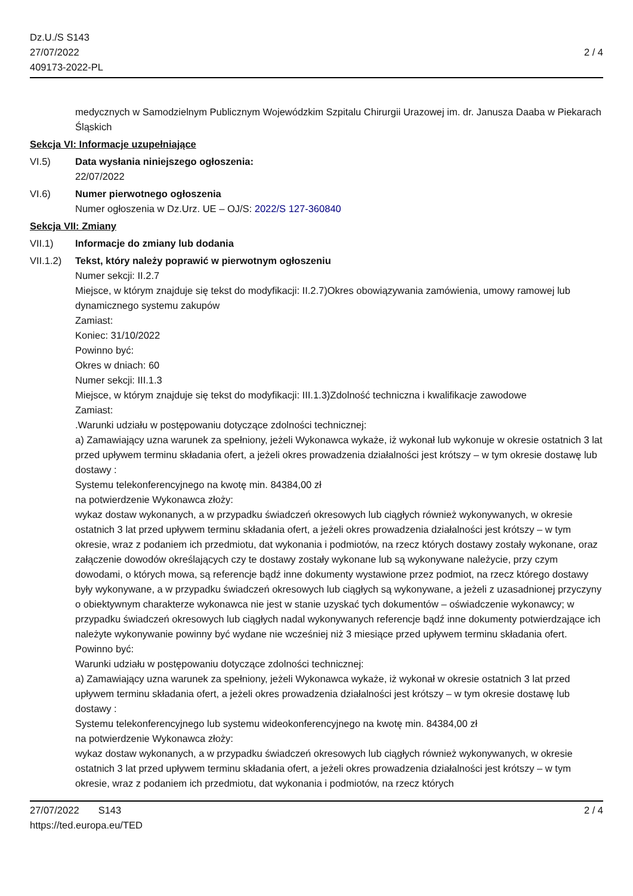Dz.U./S S143
27/07/2022
409173-2022-PL
2 / 4
medycznych w Samodzielnym Publicznym Wojewódzkim Szpitalu Chirurgii Urazowej im. dr. Janusza Daaba w Piekarach Śląskich
Sekcja VI: Informacje uzupełniające
VI.5) Data wysłania niniejszego ogłoszenia:
22/07/2022
VI.6) Numer pierwotnego ogłoszenia
Numer ogłoszenia w Dz.Urz. UE – OJ/S: 2022/S 127-360840
Sekcja VII: Zmiany
VII.1) Informacje do zmiany lub dodania
VII.1.2)
Tekst, który należy poprawić w pierwotnym ogłoszeniu
Numer sekcji: II.2.7
Miejsce, w którym znajduje się tekst do modyfikacji: II.2.7)Okres obowiązywania zamówienia, umowy ramowej lub dynamicznego systemu zakupów
Zamiast:
Koniec: 31/10/2022
Powinno być:
Okres w dniach: 60
Numer sekcji: III.1.3
Miejsce, w którym znajduje się tekst do modyfikacji: III.1.3)Zdolność techniczna i kwalifikacje zawodowe
Zamiast:
.Warunki udziału w postępowaniu dotyczące zdolności technicznej:
a) Zamawiający uzna warunek za spełniony, jeżeli Wykonawca wykaże, iż wykonał lub wykonuje w okresie ostatnich 3 lat przed upływem terminu składania ofert, a jeżeli okres prowadzenia działalności jest krótszy – w tym okresie dostawę lub dostawy :
Systemu telekonferencyjnego na kwotę min. 84384,00 zł
na potwierdzenie Wykonawca złoży:
wykaz dostaw wykonanych, a w przypadku świadczeń okresowych lub ciągłych również wykonywanych, w okresie ostatnich 3 lat przed upływem terminu składania ofert, a jeżeli okres prowadzenia działalności jest krótszy – w tym okresie, wraz z podaniem ich przedmiotu, dat wykonania i podmiotów, na rzecz których dostawy zostały wykonane, oraz załączenie dowodów określających czy te dostawy zostały wykonane lub są wykonywane należycie, przy czym dowodami, o których mowa, są referencje bądź inne dokumenty wystawione przez podmiot, na rzecz którego dostawy były wykonywane, a w przypadku świadczeń okresowych lub ciągłych są wykonywane, a jeżeli z uzasadnionej przyczyny o obiektywnym charakterze wykonawca nie jest w stanie uzyskać tych dokumentów – oświadczenie wykonawcy; w przypadku świadczeń okresowych lub ciągłych nadal wykonywanych referencje bądź inne dokumenty potwierdzające ich należyte wykonywanie powinny być wydane nie wcześniej niż 3 miesiące przed upływem terminu składania ofert.
Powinno być:
Warunki udziału w postępowaniu dotyczące zdolności technicznej:
a) Zamawiający uzna warunek za spełniony, jeżeli Wykonawca wykaże, iż wykonał w okresie ostatnich 3 lat przed upływem terminu składania ofert, a jeżeli okres prowadzenia działalności jest krótszy – w tym okresie dostawę lub dostawy :
Systemu telekonferencyjnego lub systemu wideokonferencyjnego na kwotę min. 84384,00 zł
na potwierdzenie Wykonawca złoży:
wykaz dostaw wykonanych, a w przypadku świadczeń okresowych lub ciągłych również wykonywanych, w okresie ostatnich 3 lat przed upływem terminu składania ofert, a jeżeli okres prowadzenia działalności jest krótszy – w tym okresie, wraz z podaniem ich przedmiotu, dat wykonania i podmiotów, na rzecz których
27/07/2022 S143
https://ted.europa.eu/TED
2 / 4